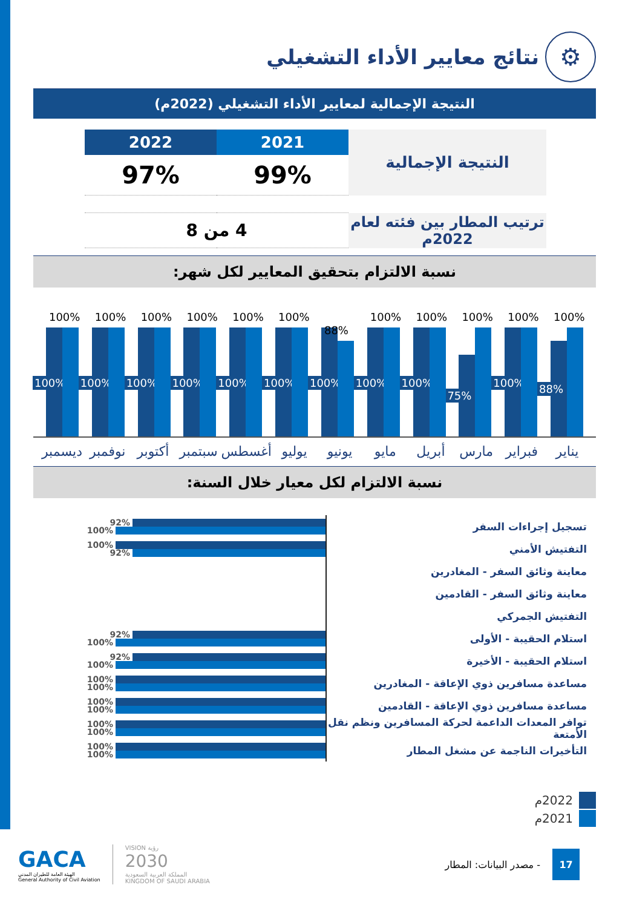⚙ نتائج معايير الأداء التشغيلي
النتيجة الإجمالية لمعايير الأداء التشغيلي (2022م)
| النتيجة الإجمالية | 2021 | 2022 |
| | 99% | 97% |
| ترتيب المطار بين فئته لعام 2022م | 4 من 8 | |
نسبة الالتزام بتحقيق المعايير لكل شهر:
88%
100%
100%
100%
75%
100%
100%
100%
100%
100%
100%
88%
100%
100%
100%
100%
100%
100%
100%
100%
100%
100%
100%
100%
يناير فبراير مارس أبريل مايو يونيو يوليو أغسطس سبتمبر أكتوبر نوفمبر ديسمبر
نسبة الالتزام لكل معيار خلال السنة:
تسجيل إجراءات السفر
92%
100%
التفتيش الأمني
100%
92%
معاينة وثائق السفر - المغادرين
معاينة وثائق السفر - القادمين
التفتيش الجمركي
استلام الحقيبة - الأولى
92%
100%
استلام الحقيبة - الأخيرة
92%
100%
مساعدة مسافرين ذوي الإعاقة - المغادرين
100%
100%
مساعدة مسافرين ذوي الإعاقة - القادمين
100%
100%
توافر المعدات الداعمة لحركة المسافرين ونظم نقل الأمتعة
100%
100%
التأخيرات الناجمة عن مشغل المطار
100%
100%
2022م
2021م
GACA
الهيئة العامة للطيران المدني
General Authority of Civil Aviation
VISION رؤية
2030
المملكة العربية السعودية
KINGDOM OF SAUDI ARABIA
17
- مصدر البيانات: المطار